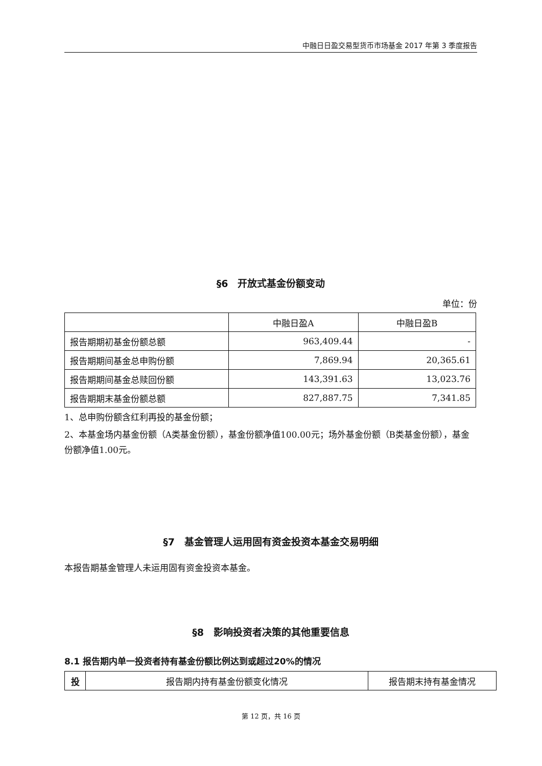中融日日盈交易型货币市场基金 2017 年第 3 季度报告
§6　开放式基金份额变动
单位：份
| | 中融日盈A | 中融日盈B |
| --- | --- | --- |
| 报告期期初基金份额总额 | 963,409.44 | - |
| 报告期期间基金总申购份额 | 7,869.94 | 20,365.61 |
| 报告期期间基金总赎回份额 | 143,391.63 | 13,023.76 |
| 报告期期末基金份额总额 | 827,887.75 | 7,341.85 |
1、总申购份额含红利再投的基金份额；
2、本基金场内基金份额（A类基金份额），基金份额净值100.00元；场外基金份额（B类基金份额），基金份额净值1.00元。
§7　基金管理人运用固有资金投资本基金交易明细
本报告期基金管理人未运用固有资金投资本基金。
§8　影响投资者决策的其他重要信息
8.1 报告期内单一投资者持有基金份额比例达到或超过20%的情况
| 投 | 报告期内持有基金份额变化情况 | 报告期末持有基金情况 |
| --- | --- | --- |
第 12 页，共 16 页